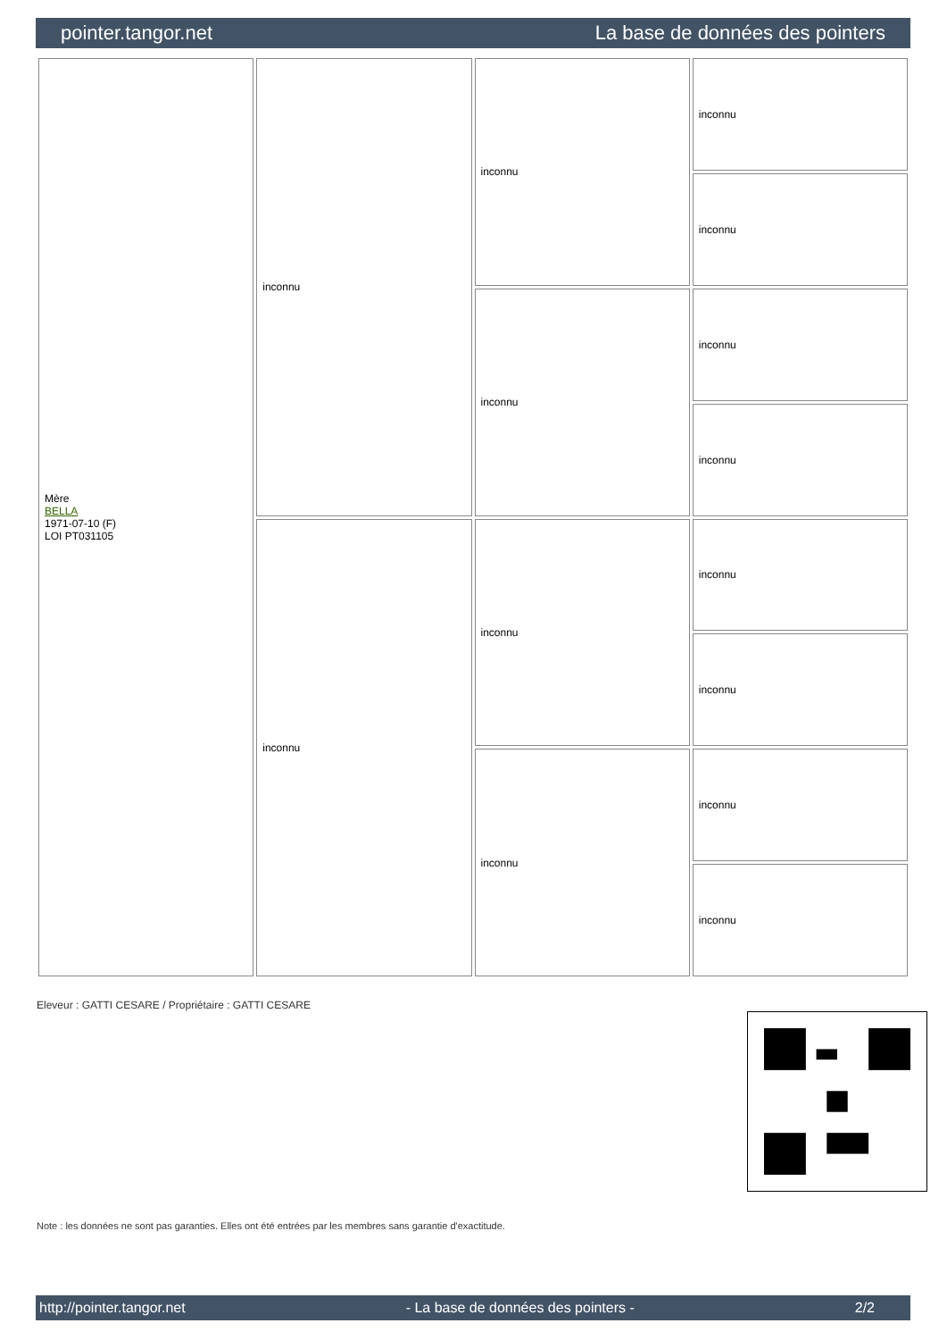pointer.tangor.net La base de données des pointers
| Mère BELLA 1971-07-10 (F) LOI PT031105 | inconnu | inconnu | inconnu |
| | | | inconnu |
| | | inconnu | inconnu |
| | | | inconnu |
| | inconnu | inconnu | inconnu |
| | | | inconnu |
| | | inconnu | inconnu |
| | | | inconnu |
Eleveur : GATTI CESARE / Propriétaire : GATTI CESARE
Note : les données ne sont pas garanties. Elles ont été entrées par les membres sans garantie d'exactitude.
http://pointer.tangor.net - La base de données des pointers - 2/2